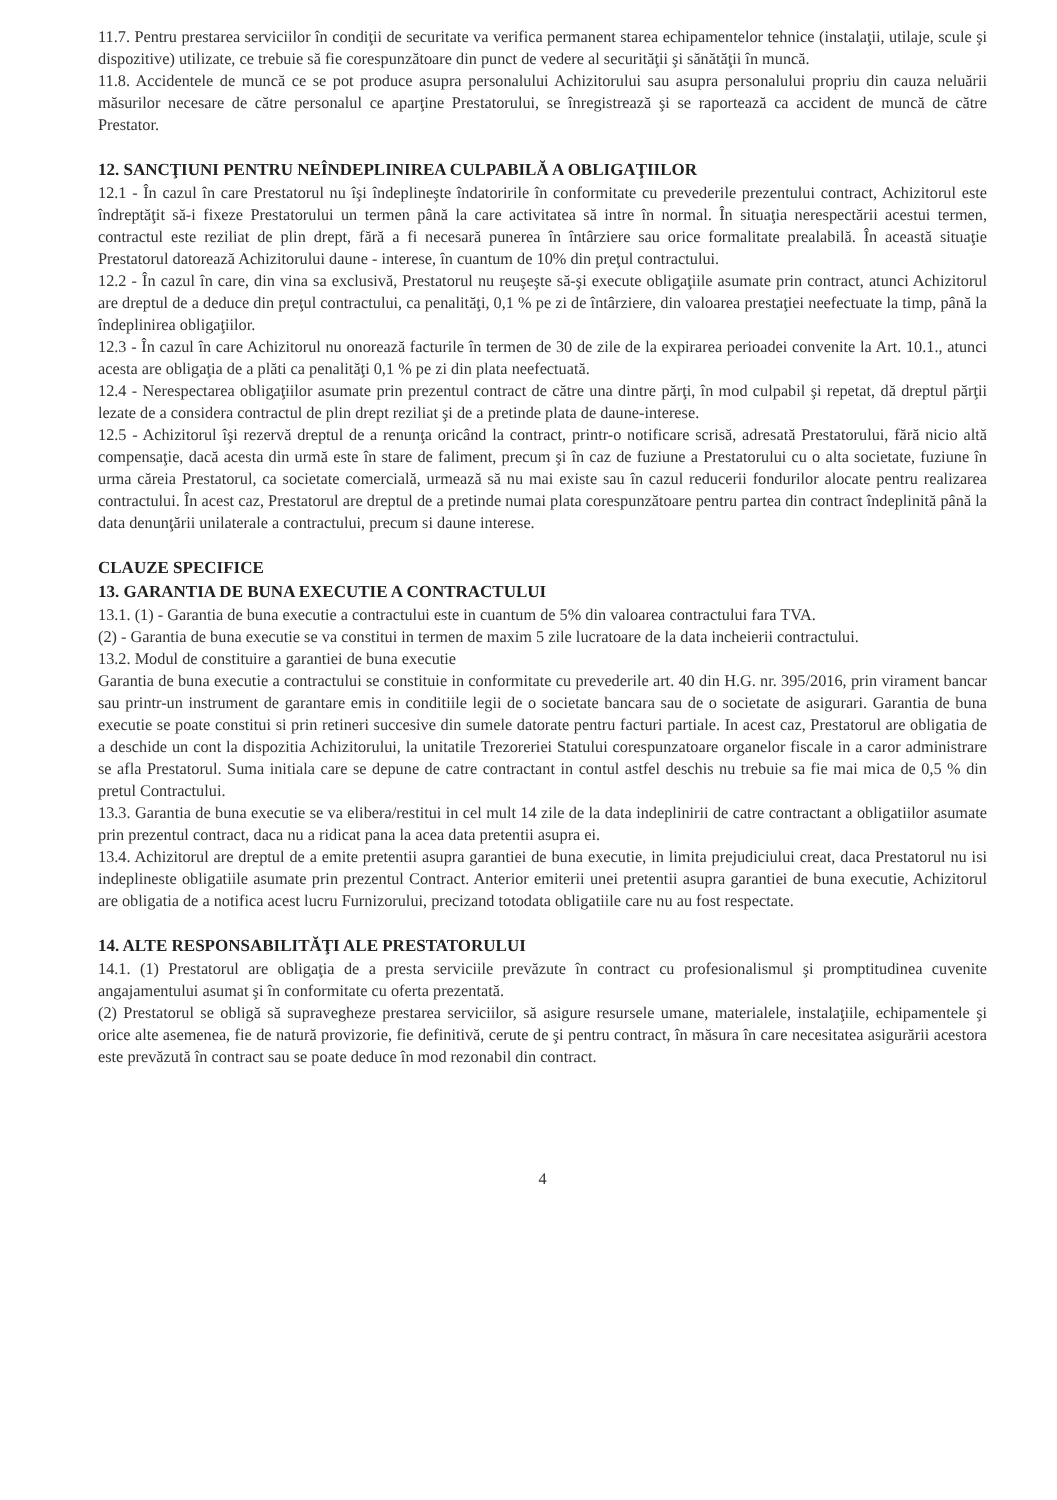11.7. Pentru prestarea serviciilor în condiţii de securitate va verifica permanent starea echipamentelor tehnice (instalaţii, utilaje, scule şi dispozitive) utilizate, ce trebuie să fie corespunzătoare din punct de vedere al securităţii şi sănătăţii în muncă.
11.8. Accidentele de muncă ce se pot produce asupra personalului Achizitorului sau asupra personalului propriu din cauza neluării măsurilor necesare de către personalul ce aparţine Prestatorului, se înregistrează şi se raportează ca accident de muncă de către Prestator.
12. SANCŢIUNI PENTRU NEÎNDEPLINIREA CULPABILĂ A OBLIGAŢIILOR
12.1 - În cazul în care Prestatorul nu îşi îndeplineşte îndatoririle în conformitate cu prevederile prezentului contract, Achizitorul este îndreptăţit să-i fixeze Prestatorului un termen până la care activitatea să intre în normal. În situaţia nerespectării acestui termen, contractul este reziliat de plin drept, fără a fi necesară punerea în întârziere sau orice formalitate prealabilă. În această situaţie Prestatorul datorează Achizitorului daune - interese, în cuantum de 10% din preţul contractului.
12.2 - În cazul în care, din vina sa exclusivă, Prestatorul nu reuşeşte să-şi execute obligaţiile asumate prin contract, atunci Achizitorul are dreptul de a deduce din preţul contractului, ca penalităţi, 0,1 % pe zi de întârziere, din valoarea prestaţiei neefectuate la timp, până la îndeplinirea obligaţiilor.
12.3 - În cazul în care Achizitorul nu onorează facturile în termen de 30 de zile de la expirarea perioadei convenite la Art. 10.1., atunci acesta are obligaţia de a plăti ca penalităţi 0,1 % pe zi din plata neefectuată.
12.4 - Nerespectarea obligaţiilor asumate prin prezentul contract de către una dintre părţi, în mod culpabil şi repetat, dă dreptul părţii lezate de a considera contractul de plin drept reziliat şi de a pretinde plata de daune-interese.
12.5 - Achizitorul îşi rezervă dreptul de a renunţa oricând la contract, printr-o notificare scrisă, adresată Prestatorului, fără nicio altă compensaţie, dacă acesta din urmă este în stare de faliment, precum şi în caz de fuziune a Prestatorului cu o alta societate, fuziune în urma căreia Prestatorul, ca societate comercială, urmează să nu mai existe sau în cazul reducerii fondurilor alocate pentru realizarea contractului. În acest caz, Prestatorul are dreptul de a pretinde numai plata corespunzătoare pentru partea din contract îndeplinită până la data denunţării unilaterale a contractului, precum si daune interese.
CLAUZE SPECIFICE
13. GARANTIA DE BUNA EXECUTIE A CONTRACTULUI
13.1. (1) - Garantia de buna executie a contractului este in cuantum de 5% din valoarea contractului fara TVA.
(2) - Garantia de buna executie se va constitui in termen de maxim 5 zile lucratoare de la data incheierii contractului.
13.2. Modul de constituire a garantiei de buna executie
Garantia de buna executie a contractului se constituie in conformitate cu prevederile art. 40 din H.G. nr. 395/2016, prin virament bancar sau printr-un instrument de garantare emis in conditiile legii de o societate bancara sau de o societate de asigurari. Garantia de buna executie se poate constitui si prin retineri succesive din sumele datorate pentru facturi partiale. In acest caz, Prestatorul are obligatia de a deschide un cont la dispozitia Achizitorului, la unitatile Trezoreriei Statului corespunzatoare organelor fiscale in a caror administrare se afla Prestatorul. Suma initiala care se depune de catre contractant in contul astfel deschis nu trebuie sa fie mai mica de 0,5 % din pretul Contractului.
13.3. Garantia de buna executie se va elibera/restitui in cel mult 14 zile de la data indeplinirii de catre contractant a obligatiilor asumate prin prezentul contract, daca nu a ridicat pana la acea data pretentii asupra ei.
13.4. Achizitorul are dreptul de a emite pretentii asupra garantiei de buna executie, in limita prejudiciului creat, daca Prestatorul nu isi indeplineste obligatiile asumate prin prezentul Contract. Anterior emiterii unei pretentii asupra garantiei de buna executie, Achizitorul are obligatia de a notifica acest lucru Furnizorului, precizand totodata obligatiile care nu au fost respectate.
14. ALTE RESPONSABILITĂŢI ALE PRESTATORULUI
14.1. (1) Prestatorul are obligaţia de a presta serviciile prevăzute în contract cu profesionalismul şi promptitudinea cuvenite angajamentului asumat şi în conformitate cu oferta prezentată.
(2) Prestatorul se obligă să supravegheze prestarea serviciilor, să asigure resursele umane, materialele, instalaţiile, echipamentele şi orice alte asemenea, fie de natură provizorie, fie definitivă, cerute de şi pentru contract, în măsura în care necesitatea asigurării acestora este prevăzută în contract sau se poate deduce în mod rezonabil din contract.
4